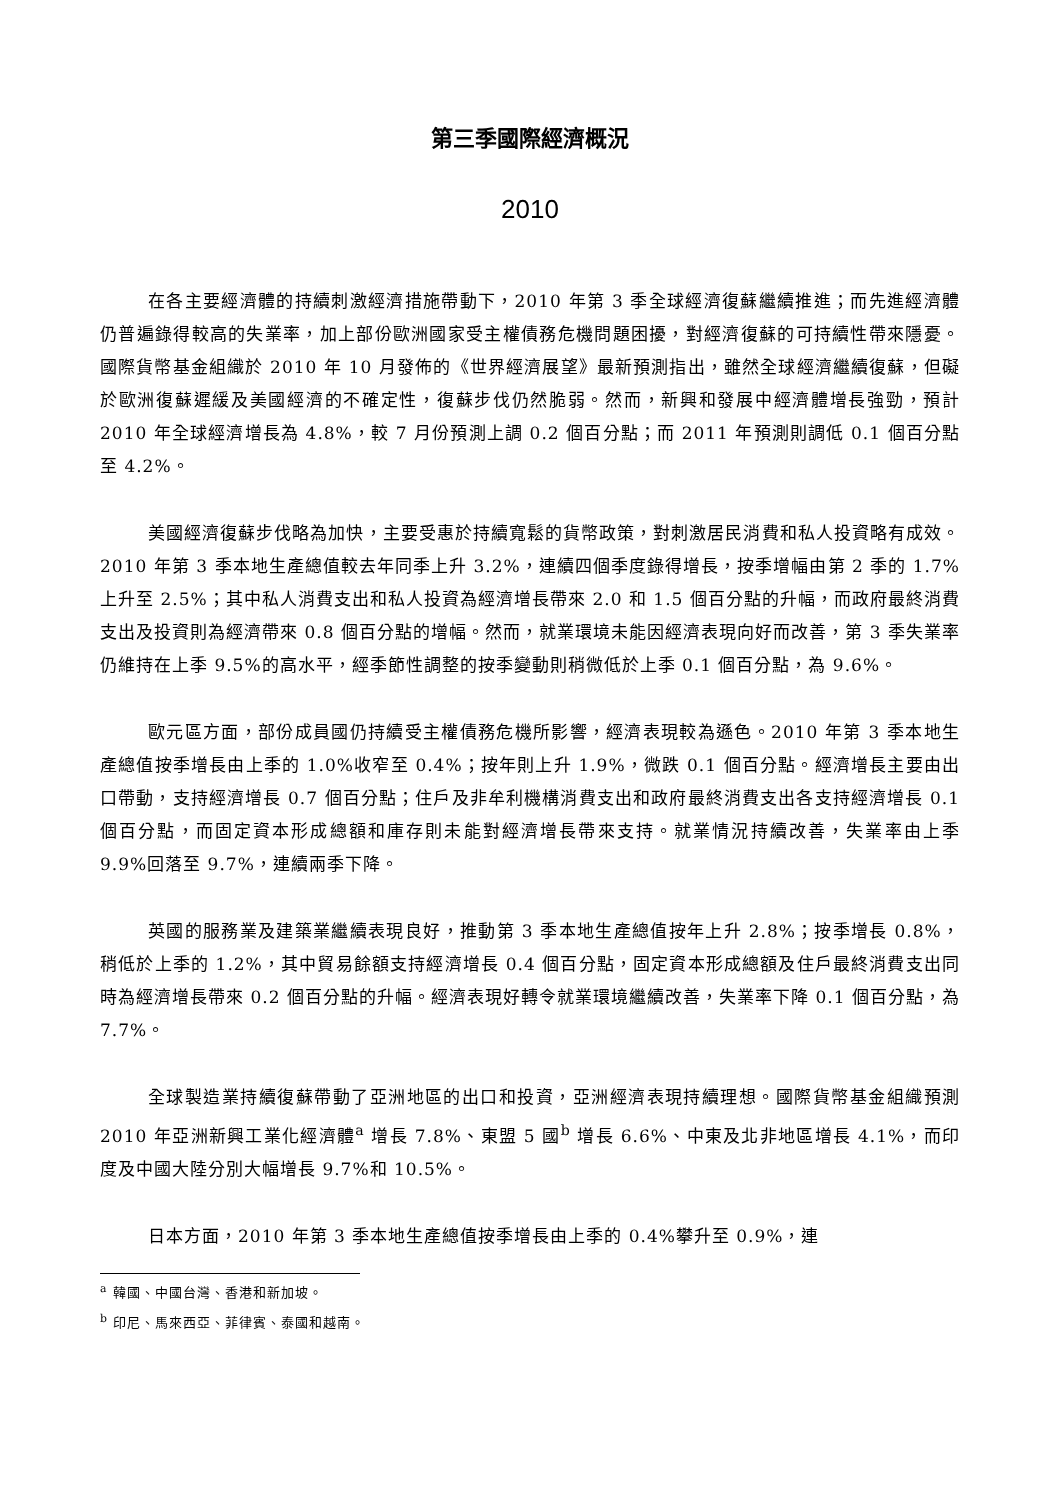第三季國際經濟概況
2010
在各主要經濟體的持續刺激經濟措施帶動下，2010 年第 3 季全球經濟復蘇繼續推進；而先進經濟體仍普遍錄得較高的失業率，加上部份歐洲國家受主權債務危機問題困擾，對經濟復蘇的可持續性帶來隱憂。國際貨幣基金組織於 2010 年 10 月發佈的《世界經濟展望》最新預測指出，雖然全球經濟繼續復蘇，但礙於歐洲復蘇遲緩及美國經濟的不確定性，復蘇步伐仍然脆弱。然而，新興和發展中經濟體增長強勁，預計 2010 年全球經濟增長為 4.8%，較 7 月份預測上調 0.2 個百分點；而 2011 年預測則調低 0.1 個百分點至 4.2%。
美國經濟復蘇步伐略為加快，主要受惠於持續寬鬆的貨幣政策，對刺激居民消費和私人投資略有成效。2010 年第 3 季本地生產總值較去年同季上升 3.2%，連續四個季度錄得增長，按季增幅由第 2 季的 1.7%上升至 2.5%；其中私人消費支出和私人投資為經濟增長帶來 2.0 和 1.5 個百分點的升幅，而政府最終消費支出及投資則為經濟帶來 0.8 個百分點的增幅。然而，就業環境未能因經濟表現向好而改善，第 3 季失業率仍維持在上季 9.5%的高水平，經季節性調整的按季變動則稍微低於上季 0.1 個百分點，為 9.6%。
歐元區方面，部份成員國仍持續受主權債務危機所影響，經濟表現較為遜色。2010 年第 3 季本地生產總值按季增長由上季的 1.0%收窄至 0.4%；按年則上升 1.9%，微跌 0.1 個百分點。經濟增長主要由出口帶動，支持經濟增長 0.7 個百分點；住戶及非牟利機構消費支出和政府最終消費支出各支持經濟增長 0.1 個百分點，而固定資本形成總額和庫存則未能對經濟增長帶來支持。就業情況持續改善，失業率由上季 9.9%回落至 9.7%，連續兩季下降。
英國的服務業及建築業繼續表現良好，推動第 3 季本地生產總值按年上升 2.8%；按季增長 0.8%，稍低於上季的 1.2%，其中貿易餘額支持經濟增長 0.4 個百分點，固定資本形成總額及住戶最終消費支出同時為經濟增長帶來 0.2 個百分點的升幅。經濟表現好轉令就業環境繼續改善，失業率下降 0.1 個百分點，為 7.7%。
全球製造業持續復蘇帶動了亞洲地區的出口和投資，亞洲經濟表現持續理想。國際貨幣基金組織預測 2010 年亞洲新興工業化經濟體<sup>a</sup> 增長 7.8%、東盟 5 國<sup>b</sup> 增長 6.6%、中東及北非地區增長 4.1%，而印度及中國大陸分別大幅增長 9.7%和 10.5%。
日本方面，2010 年第 3 季本地生產總值按季增長由上季的 0.4%攀升至 0.9%，連
<sup>a</sup> 韓國、中國台灣、香港和新加坡。
<sup>b</sup> 印尼、馬來西亞、菲律賓、泰國和越南。